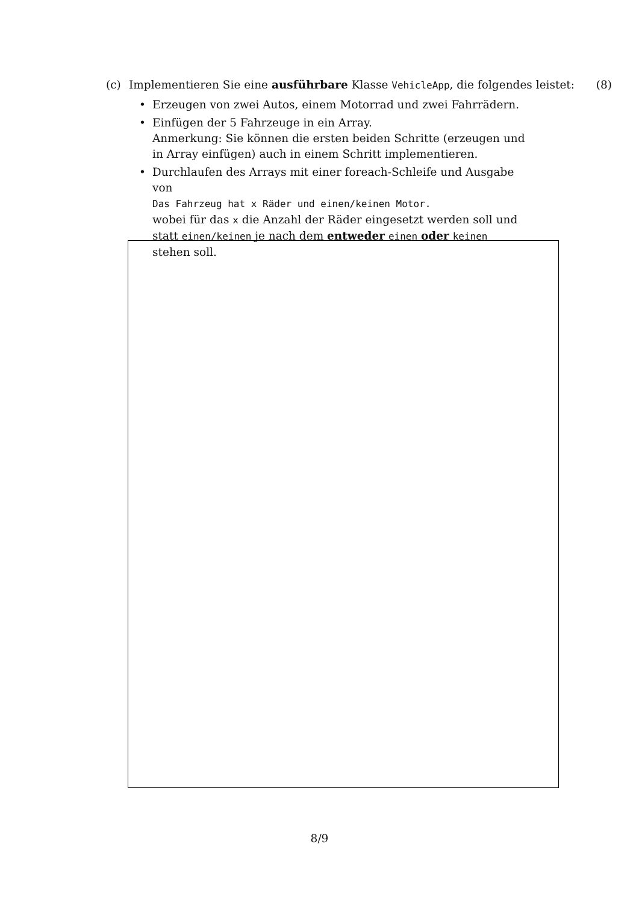(c) Implementieren Sie eine ausführbare Klasse VehicleApp, die folgendes leistet: (8)
• Erzeugen von zwei Autos, einem Motorrad und zwei Fahrrädern.
• Einfügen der 5 Fahrzeuge in ein Array.
Anmerkung: Sie können die ersten beiden Schritte (erzeugen und in Array einfügen) auch in einem Schritt implementieren.
• Durchlaufen des Arrays mit einer foreach-Schleife und Ausgabe von
Das Fahrzeug hat x Räder und einen/keinen Motor.
wobei für das x die Anzahl der Räder eingesetzt werden soll und statt einen/keinen je nach dem entweder einen oder keinen stehen soll.
8/9